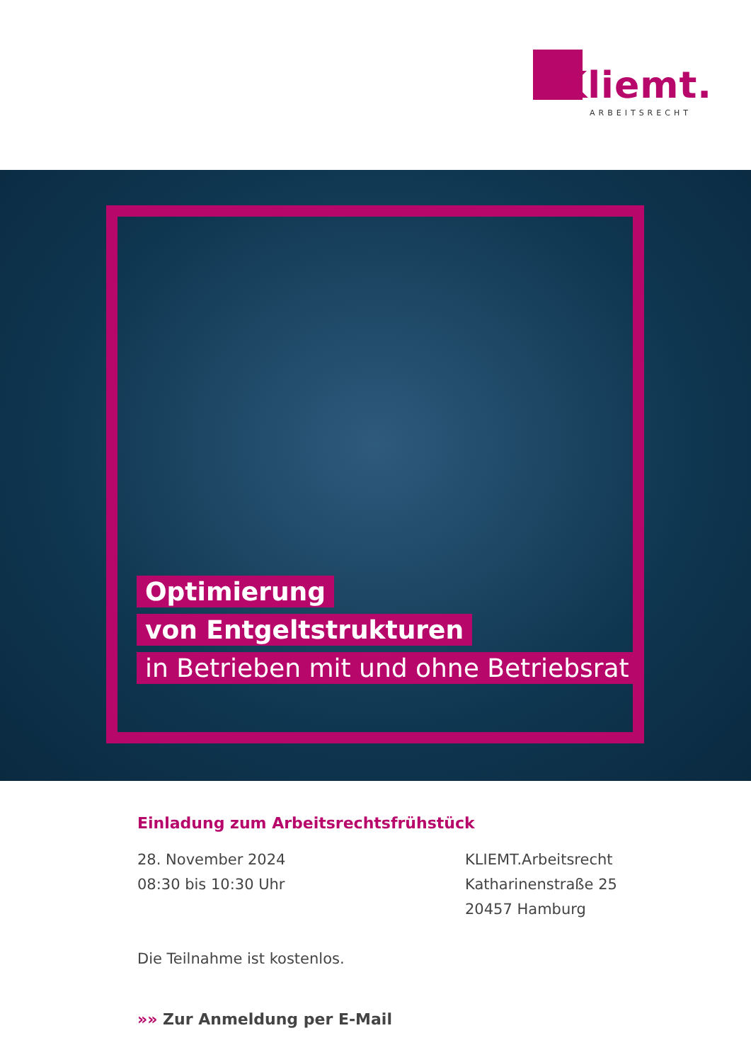Kliemt.
ARBEITSRECHT
Optimierung
von Entgeltstrukturen
in Betrieben mit und ohne Betriebsrat
Einladung zum Arbeitsrechtsfrühstück
28. November 2024
08:30 bis 10:30 Uhr
Die Teilnahme ist kostenlos.
KLIEMT.Arbeitsrecht
Katharinenstraße 25
20457 Hamburg
»» Zur Anmeldung per E-Mail